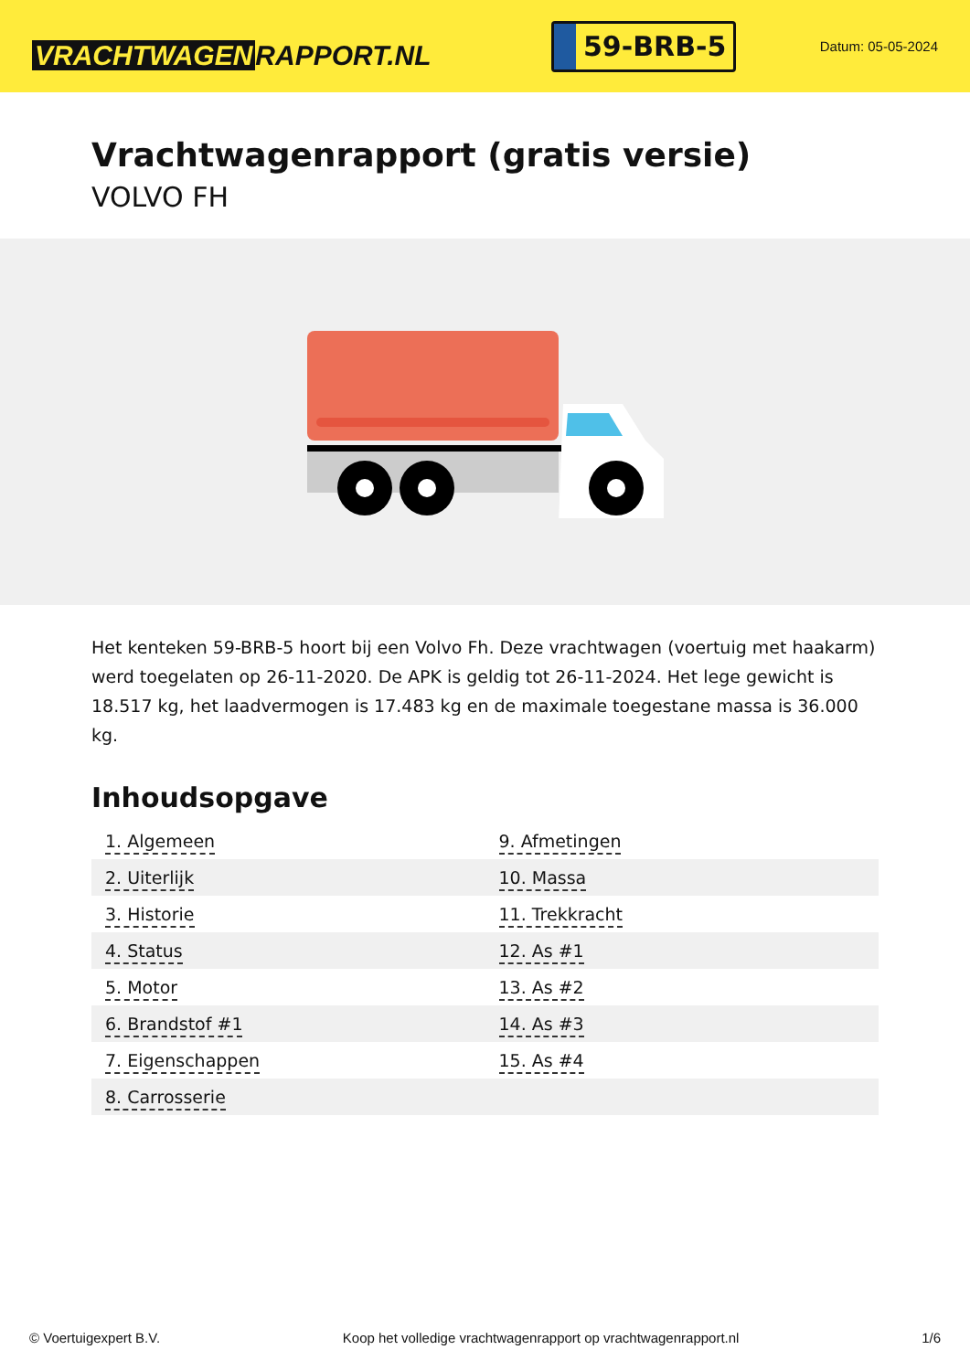VRACHTWAGEN RAPPORT.NL
59-BRB-5
Datum: 05-05-2024
Vrachtwagenrapport (gratis versie)
VOLVO FH
Het kenteken 59-BRB-5 hoort bij een Volvo Fh. Deze vrachtwagen (voertuig met haakarm) werd toegelaten op 26-11-2020. De APK is geldig tot 26-11-2024. Het lege gewicht is 18.517 kg, het laadvermogen is 17.483 kg en de maximale toegestane massa is 36.000 kg.
Inhoudsopgave
| 1. Algemeen | 9. Afmetingen |
| 2. Uiterlijk | 10. Massa |
| 3. Historie | 11. Trekkracht |
| 4. Status | 12. As #1 |
| 5. Motor | 13. As #2 |
| 6. Brandstof #1 | 14. As #3 |
| 7. Eigenschappen | 15. As #4 |
| 8. Carrosserie | |
© Voertuigexpert B.V. Koop het volledige vrachtwagenrapport op vrachtwagenrapport.nl 1/6